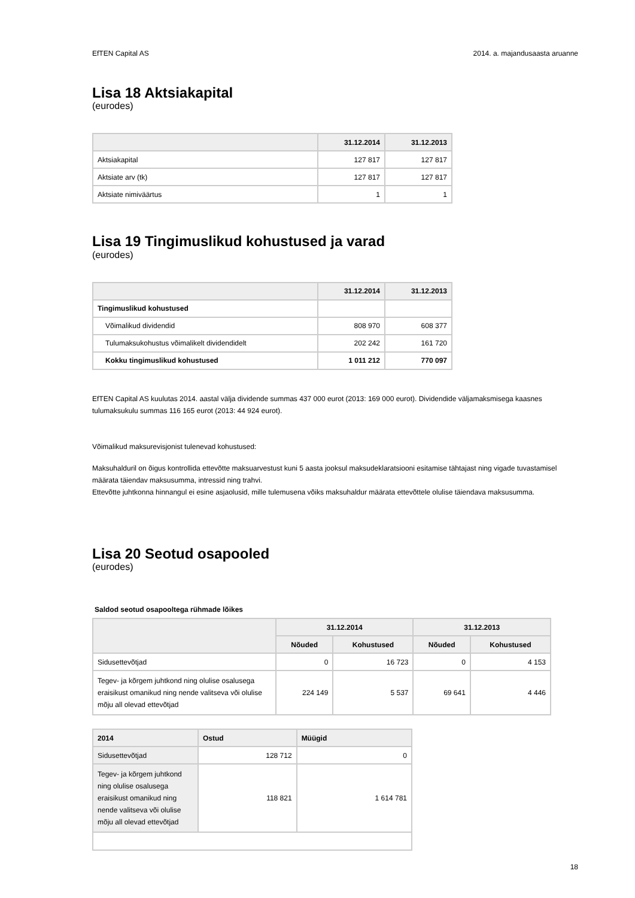EfTEN Capital AS 2014. a. majandusaasta aruanne
Lisa 18 Aktsiakapital
(eurodes)
| | 31.12.2014 | 31.12.2013 |
| --- | --- | --- |
| Aktsiakapital | 127 817 | 127 817 |
| Aktsiate arv (tk) | 127 817 | 127 817 |
| Aktsiate nimiväärtus | 1 | 1 |
Lisa 19 Tingimuslikud kohustused ja varad
(eurodes)
| | 31.12.2014 | 31.12.2013 |
| --- | --- | --- |
| Tingimuslikud kohustused | | |
| Võimalikud dividendid | 808 970 | 608 377 |
| Tulumaksukohustus võimalikelt dividendidelt | 202 242 | 161 720 |
| Kokku tingimuslikud kohustused | 1 011 212 | 770 097 |
EfTEN Capital AS kuulutas 2014. aastal välja dividende summas 437 000 eurot (2013: 169 000 eurot). Dividendide väljamaksmisega kaasnes tulumaksukulu summas 116 165 eurot (2013: 44 924 eurot).
Võimalikud maksurevisjonist tulenevad kohustused:
Maksuhalduril on õigus kontrollida ettevõtte maksuarvestust kuni 5 aasta jooksul maksudeklaratsiooni esitamise tähtajast ning vigade tuvastamisel määrata täiendav maksusumma, intressid ning trahvi.
Ettevõtte juhtkonna hinnangul ei esine asjaolusid, mille tulemusena võiks maksuhaldur määrata ettevõttele olulise täiendava maksusumma.
Lisa 20 Seotud osapooled
(eurodes)
Saldod seotud osapooltega rühmade lõikes
| | 31.12.2014 | | 31.12.2013 | |
| --- | --- | --- | --- | --- |
| | Nõuded | Kohustused | Nõuded | Kohustused |
| Sidusettevõtjad | 0 | 16 723 | 0 | 4 153 |
| Tegev- ja kõrgem juhtkond ning olulise osalusega eraisikust omanikud ning nende valitseva või olulise mõju all olevad ettevõtjad | 224 149 | 5 537 | 69 641 | 4 446 |
| 2014 | Ostud | Müügid |
| --- | --- | --- |
| Sidusettevõtjad | 128 712 | 0 |
| Tegev- ja kõrgem juhtkond ning olulise osalusega eraisikust omanikud ning nende valitseva või olulise mõju all olevad ettevõtjad | 118 821 | 1 614 781 |
18